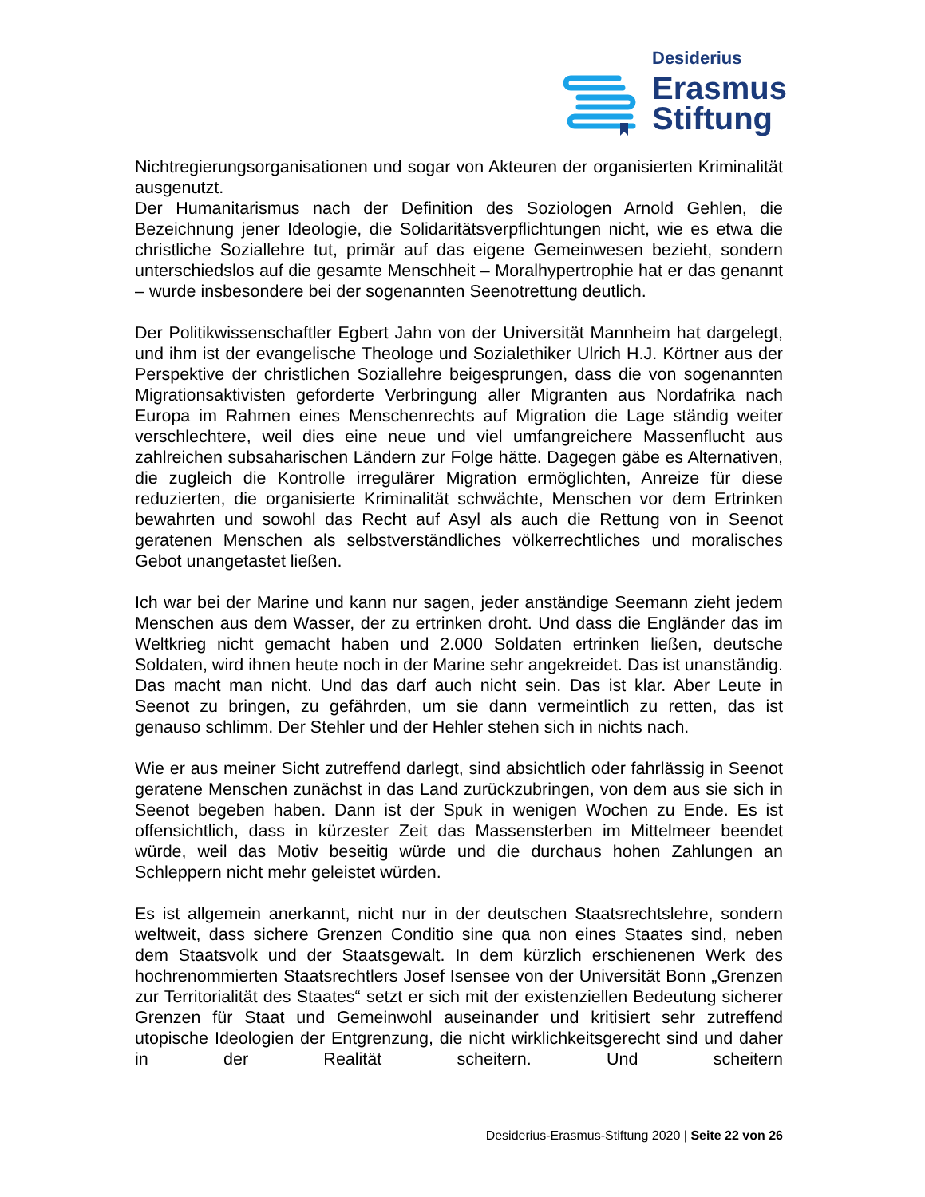Desiderius
Erasmus
Stiftung
Nichtregierungsorganisationen und sogar von Akteuren der organisierten Kriminalität ausgenutzt.
Der Humanitarismus nach der Definition des Soziologen Arnold Gehlen, die Bezeichnung jener Ideologie, die Solidaritätsverpflichtungen nicht, wie es etwa die christliche Soziallehre tut, primär auf das eigene Gemeinwesen bezieht, sondern unterschiedslos auf die gesamte Menschheit – Moralhypertrophie hat er das genannt – wurde insbesondere bei der sogenannten Seenotrettung deutlich.
Der Politikwissenschaftler Egbert Jahn von der Universität Mannheim hat dargelegt, und ihm ist der evangelische Theologe und Sozialethiker Ulrich H.J. Körtner aus der Perspektive der christlichen Soziallehre beigesprungen, dass die von sogenannten Migrationsaktivisten geforderte Verbringung aller Migranten aus Nordafrika nach Europa im Rahmen eines Menschenrechts auf Migration die Lage ständig weiter verschlechtere, weil dies eine neue und viel umfangreichere Massenflucht aus zahlreichen subsaharischen Ländern zur Folge hätte. Dagegen gäbe es Alternativen, die zugleich die Kontrolle irregulärer Migration ermöglichten, Anreize für diese reduzierten, die organisierte Kriminalität schwächte, Menschen vor dem Ertrinken bewahrten und sowohl das Recht auf Asyl als auch die Rettung von in Seenot geratenen Menschen als selbstverständliches völkerrechtliches und moralisches Gebot unangetastet ließen.
Ich war bei der Marine und kann nur sagen, jeder anständige Seemann zieht jedem Menschen aus dem Wasser, der zu ertrinken droht. Und dass die Engländer das im Weltkrieg nicht gemacht haben und 2.000 Soldaten ertrinken ließen, deutsche Soldaten, wird ihnen heute noch in der Marine sehr angekreidet. Das ist unanständig. Das macht man nicht. Und das darf auch nicht sein. Das ist klar. Aber Leute in Seenot zu bringen, zu gefährden, um sie dann vermeintlich zu retten, das ist genauso schlimm. Der Stehler und der Hehler stehen sich in nichts nach.
Wie er aus meiner Sicht zutreffend darlegt, sind absichtlich oder fahrlässig in Seenot geratene Menschen zunächst in das Land zurückzubringen, von dem aus sie sich in Seenot begeben haben. Dann ist der Spuk in wenigen Wochen zu Ende. Es ist offensichtlich, dass in kürzester Zeit das Massensterben im Mittelmeer beendet würde, weil das Motiv beseitig würde und die durchaus hohen Zahlungen an Schleppern nicht mehr geleistet würden.
Es ist allgemein anerkannt, nicht nur in der deutschen Staatsrechtslehre, sondern weltweit, dass sichere Grenzen Conditio sine qua non eines Staates sind, neben dem Staatsvolk und der Staatsgewalt. In dem kürzlich erschienenen Werk des hochrenommierten Staatsrechtlers Josef Isensee von der Universität Bonn „Grenzen zur Territorialität des Staates“ setzt er sich mit der existenziellen Bedeutung sicherer Grenzen für Staat und Gemeinwohl auseinander und kritisiert sehr zutreffend utopische Ideologien der Entgrenzung, die nicht wirklichkeitsgerecht sind und daher in der Realität scheitern. Und scheitern
Desiderius-Erasmus-Stiftung 2020 | Seite 22 von 26